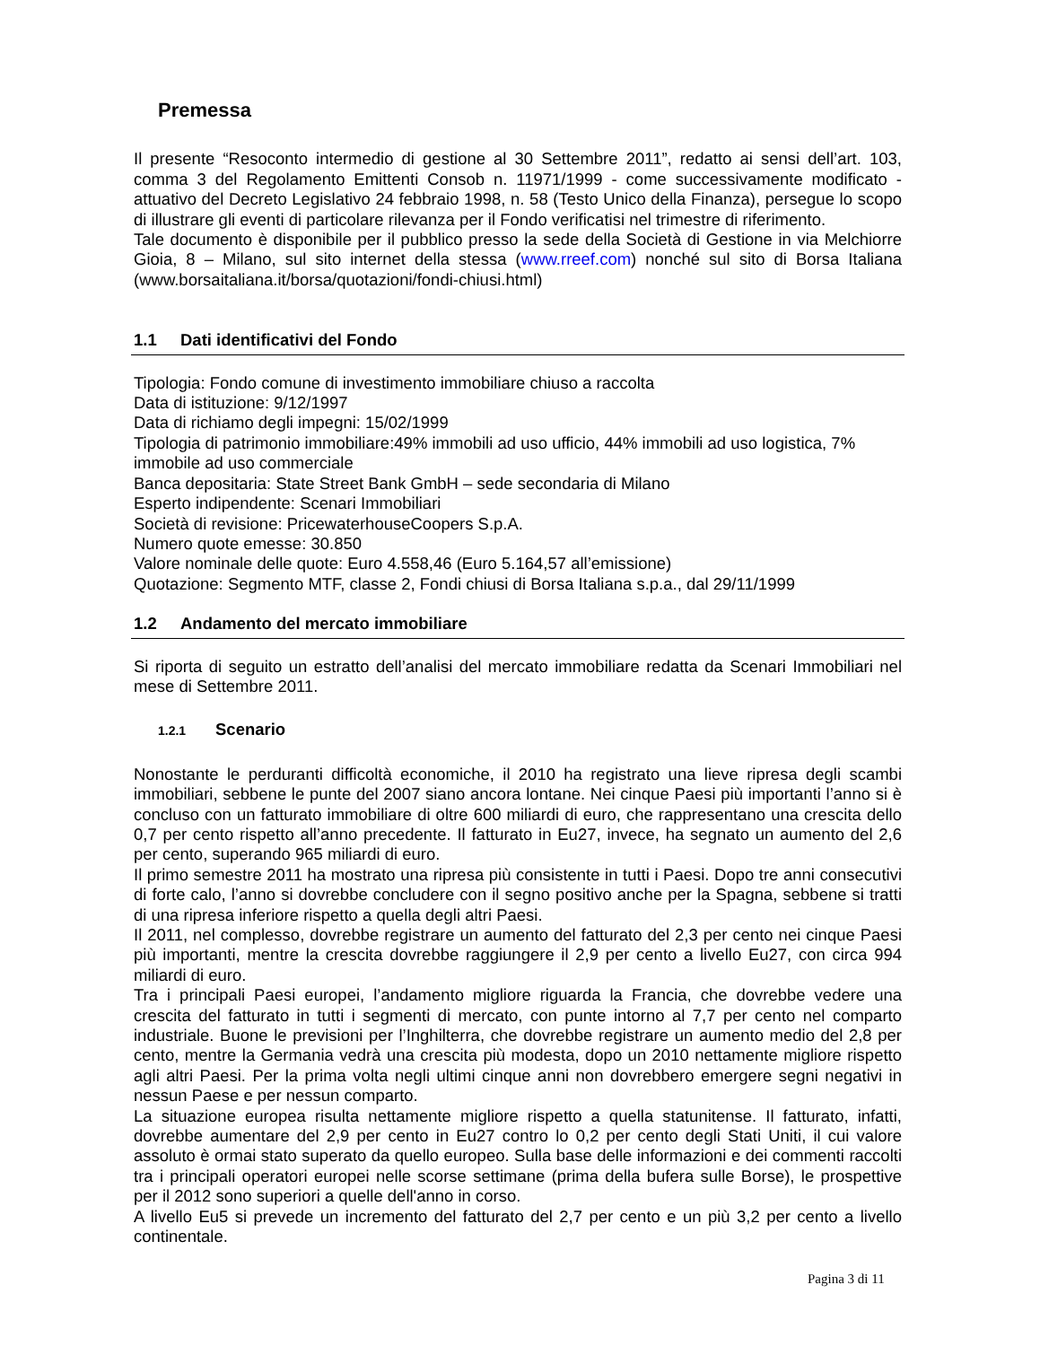Premessa
Il presente “Resoconto intermedio di gestione al 30 Settembre 2011”, redatto ai sensi dell’art. 103, comma 3 del Regolamento Emittenti Consob n. 11971/1999 - come successivamente modificato - attuativo del Decreto Legislativo 24 febbraio 1998, n. 58 (Testo Unico della Finanza), persegue lo scopo di illustrare gli eventi di particolare rilevanza per il Fondo verificatisi nel trimestre di riferimento.
Tale documento è disponibile per il pubblico presso la sede della Società di Gestione in via Melchiorre Gioia, 8 – Milano, sul sito internet della stessa (www.rreef.com) nonché sul sito di Borsa Italiana (www.borsaitaliana.it/borsa/quotazioni/fondi-chiusi.html)
1.1 Dati identificativi del Fondo
Tipologia: Fondo comune di investimento immobiliare chiuso a raccolta
Data di istituzione: 9/12/1997
Data di richiamo degli impegni: 15/02/1999
Tipologia di patrimonio immobiliare:49% immobili ad uso ufficio, 44% immobili ad uso logistica, 7% immobile ad uso commerciale
Banca depositaria: State Street Bank GmbH – sede secondaria di Milano
Esperto indipendente: Scenari Immobiliari
Società di revisione: PricewaterhouseCoopers S.p.A.
Numero quote emesse: 30.850
Valore nominale delle quote: Euro 4.558,46 (Euro 5.164,57 all’emissione)
Quotazione: Segmento MTF, classe 2, Fondi chiusi di Borsa Italiana s.p.a., dal 29/11/1999
1.2 Andamento del mercato immobiliare
Si riporta di seguito un estratto dell’analisi del mercato immobiliare redatta da Scenari Immobiliari nel mese di Settembre 2011.
1.2.1 Scenario
Nonostante le perduranti difficoltà economiche, il 2010 ha registrato una lieve ripresa degli scambi immobiliari, sebbene le punte del 2007 siano ancora lontane. Nei cinque Paesi più importanti l’anno si è concluso con un fatturato immobiliare di oltre 600 miliardi di euro, che rappresentano una crescita dello 0,7 per cento rispetto all’anno precedente. Il fatturato in Eu27, invece, ha segnato un aumento del 2,6 per cento, superando 965 miliardi di euro.
Il primo semestre 2011 ha mostrato una ripresa più consistente in tutti i Paesi. Dopo tre anni consecutivi di forte calo, l’anno si dovrebbe concludere con il segno positivo anche per la Spagna, sebbene si tratti di una ripresa inferiore rispetto a quella degli altri Paesi.
Il 2011, nel complesso, dovrebbe registrare un aumento del fatturato del 2,3 per cento nei cinque Paesi più importanti, mentre la crescita dovrebbe raggiungere il 2,9 per cento a livello Eu27, con circa 994 miliardi di euro.
Tra i principali Paesi europei, l’andamento migliore riguarda la Francia, che dovrebbe vedere una crescita del fatturato in tutti i segmenti di mercato, con punte intorno al 7,7 per cento nel comparto industriale. Buone le previsioni per l’Inghilterra, che dovrebbe registrare un aumento medio del 2,8 per cento, mentre la Germania vedrà una crescita più modesta, dopo un 2010 nettamente migliore rispetto agli altri Paesi. Per la prima volta negli ultimi cinque anni non dovrebbero emergere segni negativi in nessun Paese e per nessun comparto.
La situazione europea risulta nettamente migliore rispetto a quella statunitense. Il fatturato, infatti, dovrebbe aumentare del 2,9 per cento in Eu27 contro lo 0,2 per cento degli Stati Uniti, il cui valore assoluto è ormai stato superato da quello europeo. Sulla base delle informazioni e dei commenti raccolti tra i principali operatori europei nelle scorse settimane (prima della bufera sulle Borse), le prospettive per il 2012 sono superiori a quelle dell'anno in corso.
A livello Eu5 si prevede un incremento del fatturato del 2,7 per cento e un più 3,2 per cento a livello continentale.
Pagina 3 di 11